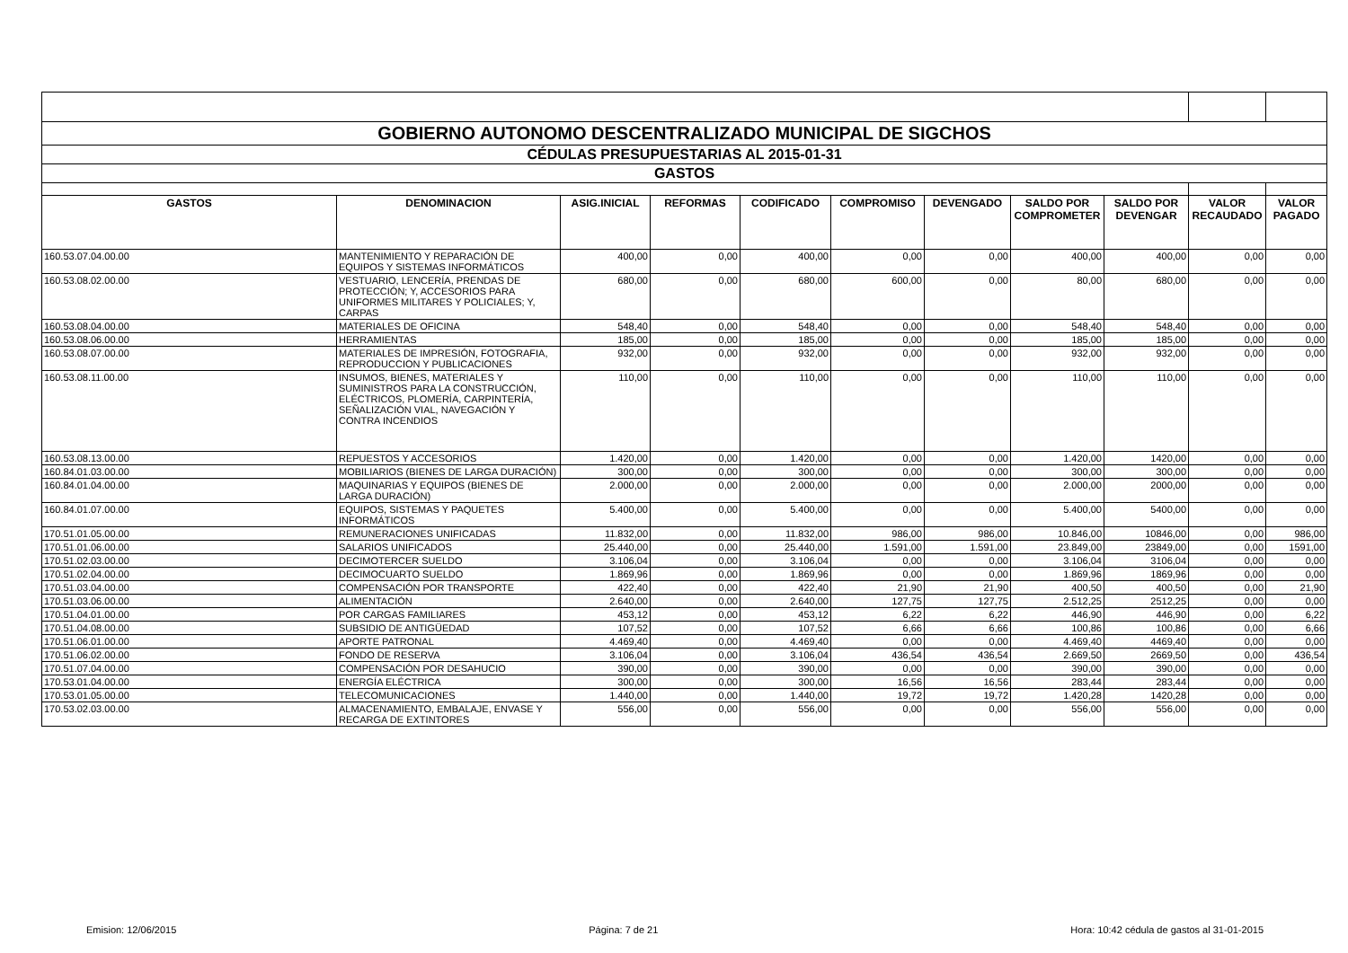| GOBIERNO AUTONOMO DESCENTRALIZADO MUNICIPAL DE SIGCHOS | | | | | | | | | | |
| CÉDULAS PRESUPUESTARIAS AL 2015-01-31 | | | | | | | | | | |
| GASTOS | | | | | | | | | | |
| GASTOS | DENOMINACION | ASIG.INICIAL | REFORMAS | CODIFICADO | COMPROMISO | DEVENGADO | SALDO POR COMPROMETER | SALDO POR DEVENGAR | VALOR RECAUDADO | VALOR PAGADO |
| 160.53.07.04.00.00 | MANTENIMIENTO Y REPARACIÓN DE EQUIPOS Y SISTEMAS INFORMÁTICOS | 400,00 | 0,00 | 400,00 | 0,00 | 0,00 | 400,00 | 400,00 | 0,00 | 0,00 |
| 160.53.08.02.00.00 | VESTUARIO, LENCERÍA, PRENDAS DE PROTECCIÓN; Y, ACCESORIOS PARA UNIFORMES MILITARES Y POLICIALES; Y, CARPAS | 680,00 | 0,00 | 680,00 | 600,00 | 0,00 | 80,00 | 680,00 | 0,00 | 0,00 |
| 160.53.08.04.00.00 | MATERIALES DE OFICINA | 548,40 | 0,00 | 548,40 | 0,00 | 0,00 | 548,40 | 548,40 | 0,00 | 0,00 |
| 160.53.08.06.00.00 | HERRAMIENTAS | 185,00 | 0,00 | 185,00 | 0,00 | 0,00 | 185,00 | 185,00 | 0,00 | 0,00 |
| 160.53.08.07.00.00 | MATERIALES DE IMPRESIÓN, FOTOGRAFIA, REPRODUCCION Y PUBLICACIONES | 932,00 | 0,00 | 932,00 | 0,00 | 0,00 | 932,00 | 932,00 | 0,00 | 0,00 |
| 160.53.08.11.00.00 | INSUMOS, BIENES, MATERIALES Y SUMINISTROS PARA LA CONSTRUCCIÓN, ELÉCTRICOS, PLOMERÍA, CARPINTERÍA, SEÑALIZACIÓN VIAL, NAVEGACIÓN Y CONTRA INCENDIOS | 110,00 | 0,00 | 110,00 | 0,00 | 0,00 | 110,00 | 110,00 | 0,00 | 0,00 |
| 160.53.08.13.00.00 | REPUESTOS Y ACCESORIOS | 1.420,00 | 0,00 | 1.420,00 | 0,00 | 0,00 | 1.420,00 | 1420,00 | 0,00 | 0,00 |
| 160.84.01.03.00.00 | MOBILIARIOS (BIENES DE LARGA DURACIÓN) | 300,00 | 0,00 | 300,00 | 0,00 | 0,00 | 300,00 | 300,00 | 0,00 | 0,00 |
| 160.84.01.04.00.00 | MAQUINARIAS Y EQUIPOS (BIENES DE LARGA DURACIÓN) | 2.000,00 | 0,00 | 2.000,00 | 0,00 | 0,00 | 2.000,00 | 2000,00 | 0,00 | 0,00 |
| 160.84.01.07.00.00 | EQUIPOS, SISTEMAS Y PAQUETES INFORMÁTICOS | 5.400,00 | 0,00 | 5.400,00 | 0,00 | 0,00 | 5.400,00 | 5400,00 | 0,00 | 0,00 |
| 170.51.01.05.00.00 | REMUNERACIONES UNIFICADAS | 11.832,00 | 0,00 | 11.832,00 | 986,00 | 986,00 | 10.846,00 | 10846,00 | 0,00 | 986,00 |
| 170.51.01.06.00.00 | SALARIOS UNIFICADOS | 25.440,00 | 0,00 | 25.440,00 | 1.591,00 | 1.591,00 | 23.849,00 | 23849,00 | 0,00 | 1591,00 |
| 170.51.02.03.00.00 | DECIMOTERCER SUELDO | 3.106,04 | 0,00 | 3.106,04 | 0,00 | 0,00 | 3.106,04 | 3106,04 | 0,00 | 0,00 |
| 170.51.02.04.00.00 | DECIMOCUARTO SUELDO | 1.869,96 | 0,00 | 1.869,96 | 0,00 | 0,00 | 1.869,96 | 1869,96 | 0,00 | 0,00 |
| 170.51.03.04.00.00 | COMPENSACIÓN POR TRANSPORTE | 422,40 | 0,00 | 422,40 | 21,90 | 21,90 | 400,50 | 400,50 | 0,00 | 21,90 |
| 170.51.03.06.00.00 | ALIMENTACIÓN | 2.640,00 | 0,00 | 2.640,00 | 127,75 | 127,75 | 2.512,25 | 2512,25 | 0,00 | 0,00 |
| 170.51.04.01.00.00 | POR CARGAS FAMILIARES | 453,12 | 0,00 | 453,12 | 6,22 | 6,22 | 446,90 | 446,90 | 0,00 | 6,22 |
| 170.51.04.08.00.00 | SUBSIDIO DE ANTIGÜEDAD | 107,52 | 0,00 | 107,52 | 6,66 | 6,66 | 100,86 | 100,86 | 0,00 | 6,66 |
| 170.51.06.01.00.00 | APORTE PATRONAL | 4.469,40 | 0,00 | 4.469,40 | 0,00 | 0,00 | 4.469,40 | 4469,40 | 0,00 | 0,00 |
| 170.51.06.02.00.00 | FONDO DE RESERVA | 3.106,04 | 0,00 | 3.106,04 | 436,54 | 436,54 | 2.669,50 | 2669,50 | 0,00 | 436,54 |
| 170.51.07.04.00.00 | COMPENSACIÓN POR DESAHUCIO | 390,00 | 0,00 | 390,00 | 0,00 | 0,00 | 390,00 | 390,00 | 0,00 | 0,00 |
| 170.53.01.04.00.00 | ENERGÍA ELÉCTRICA | 300,00 | 0,00 | 300,00 | 16,56 | 16,56 | 283,44 | 283,44 | 0,00 | 0,00 |
| 170.53.01.05.00.00 | TELECOMUNICACIONES | 1.440,00 | 0,00 | 1.440,00 | 19,72 | 19,72 | 1.420,28 | 1420,28 | 0,00 | 0,00 |
| 170.53.02.03.00.00 | ALMACENAMIENTO, EMBALAJE, ENVASE Y RECARGA DE EXTINTORES | 556,00 | 0,00 | 556,00 | 0,00 | 0,00 | 556,00 | 556,00 | 0,00 | 0,00 |
Emision: 12/06/2015 Página: 7 de 21 Hora: 10:42 cédula de gastos al 31-01-2015